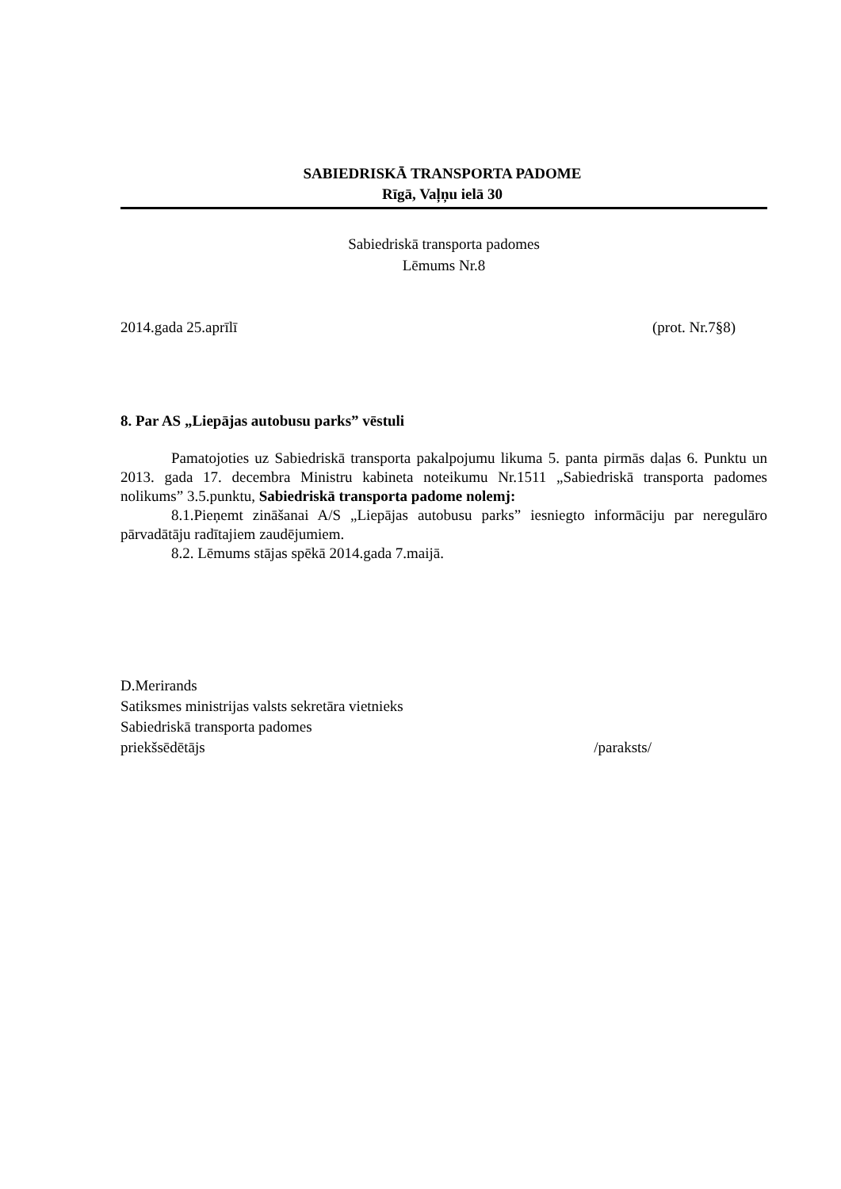SABIEDRISKĀ TRANSPORTA PADOME
Rīgā, Vaļņu ielā 30
Sabiedriskā transporta padomes
Lēmums Nr.8
2014.gada 25.aprīlī (prot. Nr.7§8)
8. Par AS „Liepājas autobusu parks” vēstuli
Pamatojoties uz Sabiedriskā transporta pakalpojumu likuma 5. panta pirmās daļas 6. Punktu un 2013. gada 17. decembra Ministru kabineta noteikumu Nr.1511 „Sabiedriskā transporta padomes nolikums” 3.5.punktu, Sabiedriskā transporta padome nolemj:
8.1.Pieņemt zināšanai A/S „Liepājas autobusu parks” iesniegto informāciju par neregulāro pārvadātāju radītajiem zaudējumiem.
8.2. Lēmums stājas spēkā 2014.gada 7.maijā.
D.Merirands
Satiksmes ministrijas valsts sekretāra vietnieks
Sabiedriskā transporta padomes
priekšsēdētājs /paraksts/